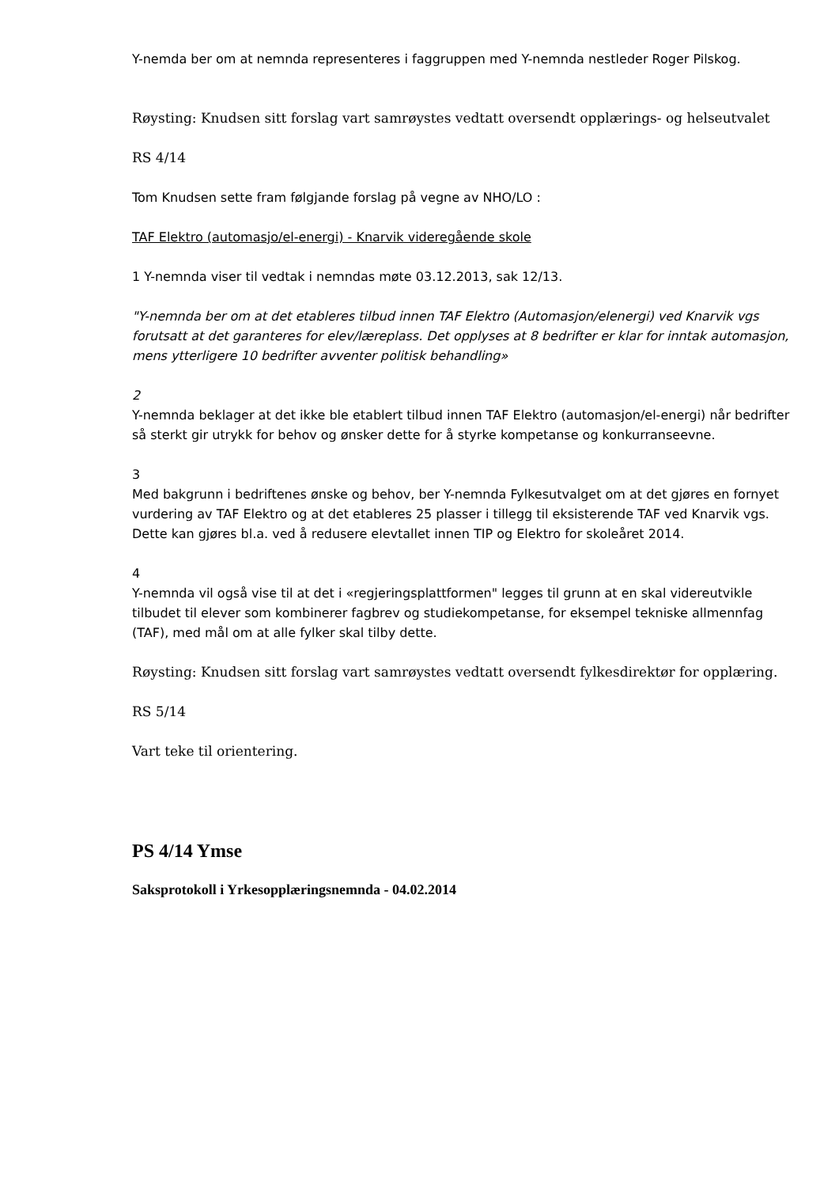Y-nemda ber om at nemnda representeres i faggruppen med Y-nemnda nestleder Roger Pilskog.
Røysting: Knudsen sitt forslag vart samrøystes vedtatt oversendt opplærings- og helseutvalet
RS 4/14
Tom Knudsen sette fram følgjande forslag på vegne av NHO/LO :
TAF Elektro (automasjo/el-energi) - Knarvik videregående skole
1 Y-nemnda viser til vedtak i nemndas møte 03.12.2013, sak 12/13.
"Y-nemnda ber om at det etableres tilbud innen TAF Elektro (Automasjon/elenergi) ved Knarvik vgs forutsatt at det garanteres for elev/læreplass. Det opplyses at 8 bedrifter er klar for inntak automasjon, mens ytterligere 10 bedrifter avventer politisk behandling»
2
Y-nemnda beklager at det ikke ble etablert tilbud innen TAF Elektro (automasjon/el-energi) når bedrifter så sterkt gir utrykk for behov og ønsker dette for å styrke kompetanse og konkurranseevne.
3
Med bakgrunn i bedriftenes ønske og behov, ber Y-nemnda Fylkesutvalget om at det gjøres en fornyet vurdering av TAF Elektro og at det etableres 25 plasser i tillegg til eksisterende TAF ved Knarvik vgs. Dette kan gjøres bl.a. ved å redusere elevtallet innen TIP og Elektro for skoleåret 2014.
4
Y-nemnda vil også vise til at det i «regjeringsplattformen" legges til grunn at en skal videreutvikle tilbudet til elever som kombinerer fagbrev og studiekompetanse, for eksempel tekniske allmennfag (TAF), med mål om at alle fylker skal tilby dette.
Røysting: Knudsen sitt forslag vart samrøystes vedtatt oversendt fylkesdirektør for opplæring.
RS 5/14
Vart teke til orientering.
PS 4/14 Ymse
Saksprotokoll i Yrkesopplæringsnemnda - 04.02.2014